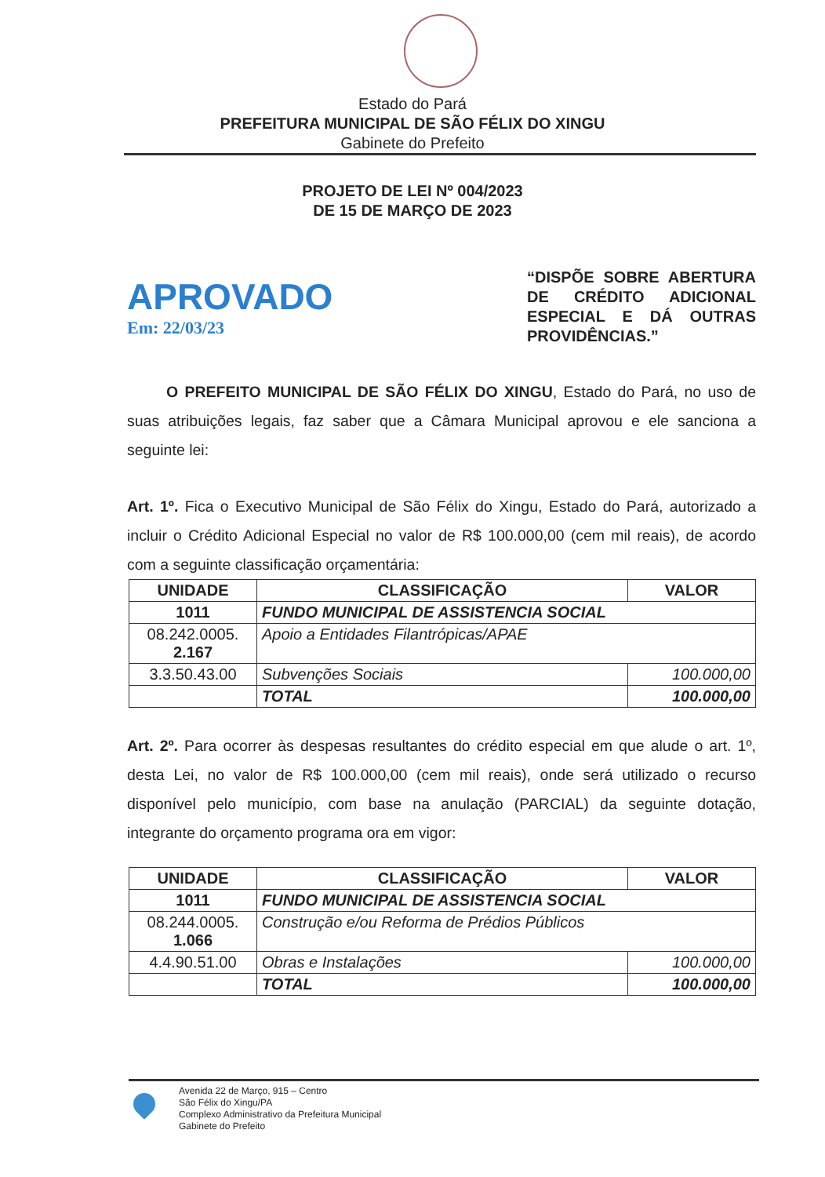Estado do Pará
PREFEITURA MUNICIPAL DE SÃO FÉLIX DO XINGU
Gabinete do Prefeito
PROJETO DE LEI Nº 004/2023
DE 15 DE MARÇO DE 2023
APROVADO
Em: 22/03/23
“DISPÕE SOBRE ABERTURA DE CRÉDITO ADICIONAL ESPECIAL E DÁ OUTRAS PROVIDÊNCIAS.”
O PREFEITO MUNICIPAL DE SÃO FÉLIX DO XINGU, Estado do Pará, no uso de suas atribuições legais, faz saber que a Câmara Municipal aprovou e ele sanciona a seguinte lei:
Art. 1º. Fica o Executivo Municipal de São Félix do Xingu, Estado do Pará, autorizado a incluir o Crédito Adicional Especial no valor de R$ 100.000,00 (cem mil reais), de acordo com a seguinte classificação orçamentária:
| UNIDADE | CLASSIFICAÇÃO | VALOR |
| --- | --- | --- |
| 1011 | FUNDO MUNICIPAL DE ASSISTENCIA SOCIAL | |
| 08.242.0005. 2.167 | Apoio a Entidades Filantrópicas/APAE | |
| 3.3.50.43.00 | Subvenções Sociais | 100.000,00 |
| | TOTAL | 100.000,00 |
Art. 2º. Para ocorrer às despesas resultantes do crédito especial em que alude o art. 1º, desta Lei, no valor de R$ 100.000,00 (cem mil reais), onde será utilizado o recurso disponível pelo município, com base na anulação (PARCIAL) da seguinte dotação, integrante do orçamento programa ora em vigor:
| UNIDADE | CLASSIFICAÇÃO | VALOR |
| --- | --- | --- |
| 1011 | FUNDO MUNICIPAL DE ASSISTENCIA SOCIAL | |
| 08.244.0005. 1.066 | Construção e/ou Reforma de Prédios Públicos | |
| 4.4.90.51.00 | Obras e Instalações | 100.000,00 |
| | TOTAL | 100.000,00 |
Avenida 22 de Março, 915 – Centro
São Félix do Xingu/PA
Complexo Administrativo da Prefeitura Municipal
Gabinete do Prefeito